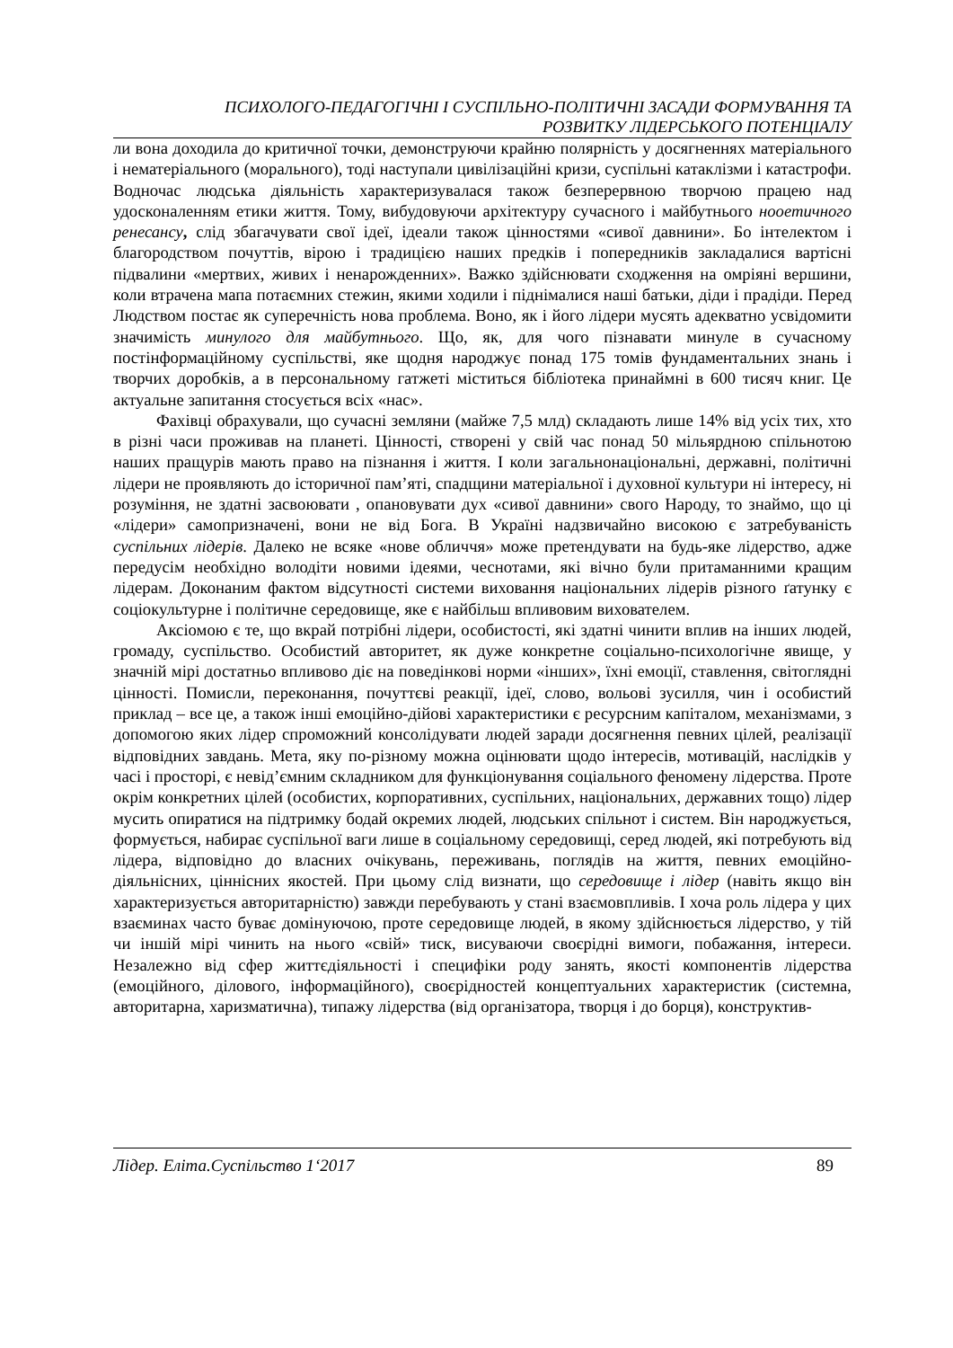ПСИХОЛОГО-ПЕДАГОГІЧНІ І СУСПІЛЬНО-ПОЛІТИЧНІ ЗАСАДИ ФОРМУВАННЯ ТА
РОЗВИТКУ ЛІДЕРСЬКОГО ПОТЕНЦІАЛУ
ли вона доходила до критичної точки, демонструючи крайню полярність у досягненнях матеріального і нематеріального (морального), тоді наступали цивілізаційні кризи, суспільні катаклізми і катастрофи. Водночас людська діяльність характеризувалася також безперервною творчою працею над удосконаленням етики життя. Тому, вибудовуючи архітектуру сучасного і майбутнього нооетичного ренесансу, слід збагачувати свої ідеї, ідеали також цінностями «сивої давнини». Бо інтелектом і благородством почуттів, вірою і традицією наших предків і попередників закладалися вартісні підвалини «мертвих, живих і ненарожденних». Важко здійснювати сходження на омріяні вершини, коли втрачена мапа потаємних стежин, якими ходили і піднімалися наші батьки, діди і прадіди. Перед Людством постає як суперечність нова проблема. Воно, як і його лідери мусять адекватно усвідомити значимість минулого для майбутнього. Що, як, для чого пізнавати минуле в сучасному постінформаційному суспільстві, яке щодня народжує понад 175 томів фундаментальних знань і творчих доробків, а в персональному гатжеті міститься бібліотека принаймні в 600 тисяч книг. Це актуальне запитання стосується всіх «нас».
Фахівці обрахували, що сучасні земляни (майже 7,5 млд) складають лише 14% від усіх тих, хто в різні часи проживав на планеті. Цінності, створені у свій час понад 50 мільярдною спільнотою наших пращурів мають право на пізнання і життя. І коли загальнонаціональні, державні, політичні лідери не проявляють до історичної пам’яті, спадщини матеріальної і духовної культури ні інтересу, ні розуміння, не здатні засвоювати , опановувати дух «сивої давнини» свого Народу, то знаймо, що ці «лідери» самопризначені, вони не від Бога. В Україні надзвичайно високою є затребуваність суспільних лідерів. Далеко не всяке «нове обличчя» може претендувати на будь-яке лідерство, адже передусім необхідно володіти новими ідеями, чеснотами, які вічно були притаманними кращим лідерам. Доконаним фактом відсутності системи виховання національних лідерів різного ґатунку є соціокультурне і політичне середовище, яке є найбільш впливовим вихователем.
Аксіомою є те, що вкрай потрібні лідери, особистості, які здатні чинити вплив на інших людей, громаду, суспільство. Особистий авторитет, як дуже конкретне соціально-психологічне явище, у значній мірі достатньо впливово діє на поведінкові норми «інших», їхні емоції, ставлення, світоглядні цінності. Помисли, переконання, почуттєві реакції, ідеї, слово, вольові зусилля, чин і особистий приклад – все це, а також інші емоційно-дійові характеристики є ресурсним капіталом, механізмами, з допомогою яких лідер спроможний консолідувати людей заради досягнення певних цілей, реалізації відповідних завдань. Мета, яку по-різному можна оцінювати щодо інтересів, мотивацій, наслідків у часі і просторі, є невід’ємним складником для функціонування соціального феномену лідерства. Проте окрім конкретних цілей (особистих, корпоративних, суспільних, національних, державних тощо) лідер мусить опиратися на підтримку бодай окремих людей, людських спільнот і систем. Він народжується, формується, набирає суспільної ваги лише в соціальному середовищі, серед людей, які потребують від лідера, відповідно до власних очікувань, переживань, поглядів на життя, певних емоційно-діяльнісних, ціннісних якостей. При цьому слід визнати, що середовище і лідер (навіть якщо він характеризується авторитарністю) завжди перебувають у стані взаємовпливів. І хоча роль лідера у цих взаєминах часто буває домінуючою, проте середовище людей, в якому здійснюється лідерство, у тій чи іншій мірі чинить на нього «свій» тиск, висуваючи своєрідні вимоги, побажання, інтереси. Незалежно від сфер життєдіяльності і специфіки роду занять, якості компонентів лідерства (емоційного, ділового, інформаційного), своєрідностей концептуальних характеристик (системна, авторитарна, харизматична), типажу лідерства (від організатора, творця і до борця), конструктив-
Лідер. Еліта.Суспільство 1‘2017 89